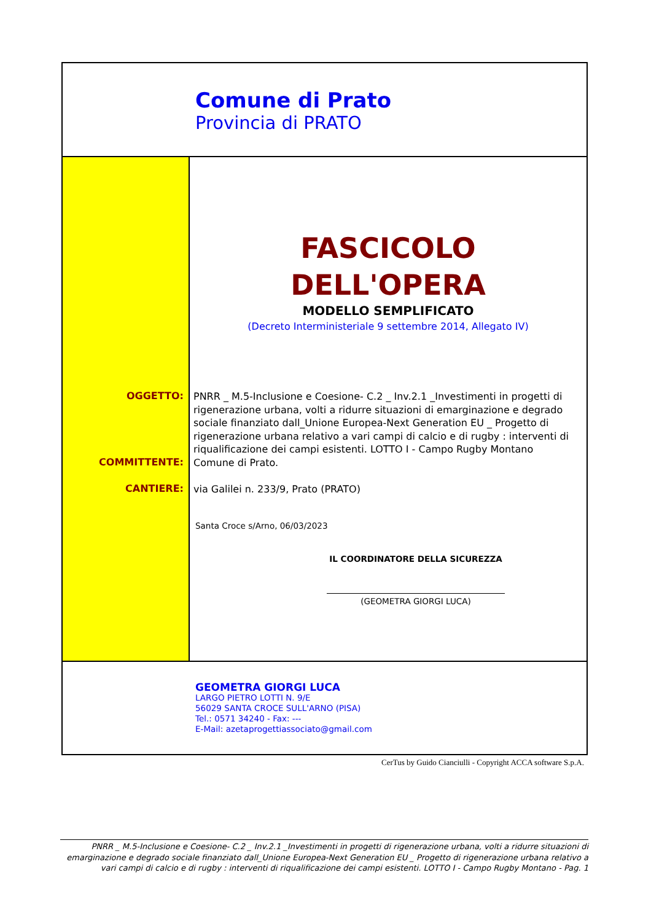Comune di Prato
Provincia di PRATO
FASCICOLO
DELL'OPERA
MODELLO SEMPLIFICATO
(Decreto Interministeriale 9 settembre 2014, Allegato IV)
GEOMETRA GIORGI LUCA
LARGO PIETRO LOTTI N. 9/E
56029 SANTA CROCE SULL'ARNO (PISA)
Tel.: 0571 34240 - Fax: ---
E-Mail: azetaprogettiassociato@gmail.com
OGGETTO:
PNRR _ M.5-Inclusione e Coesione- C.2 _ Inv.2.1 _Investimenti in progetti di rigenerazione urbana, volti a ridurre situazioni di emarginazione e degrado sociale finanziato dall_Unione Europea-Next Generation EU _ Progetto di rigenerazione urbana relativo a vari campi di calcio e di rugby : interventi di riqualificazione dei campi esistenti. LOTTO I - Campo Rugby Montano
COMMITTENTE:
Comune di Prato.
CANTIERE:
via Galilei n. 233/9, Prato (PRATO)
Santa Croce s/Arno, 06/03/2023
IL COORDINATORE DELLA SICUREZZA
(GEOMETRA GIORGI LUCA)
CerTus by Guido Cianciulli - Copyright ACCA software S.p.A.
PNRR _ M.5-Inclusione e Coesione- C.2 _ Inv.2.1 _Investimenti in progetti di rigenerazione urbana, volti a ridurre situazioni di emarginazione e degrado sociale finanziato dall_Unione Europea-Next Generation EU _ Progetto di rigenerazione urbana relativo a vari campi di calcio e di rugby : interventi di riqualificazione dei campi esistenti. LOTTO I - Campo Rugby Montano - Pag. 1